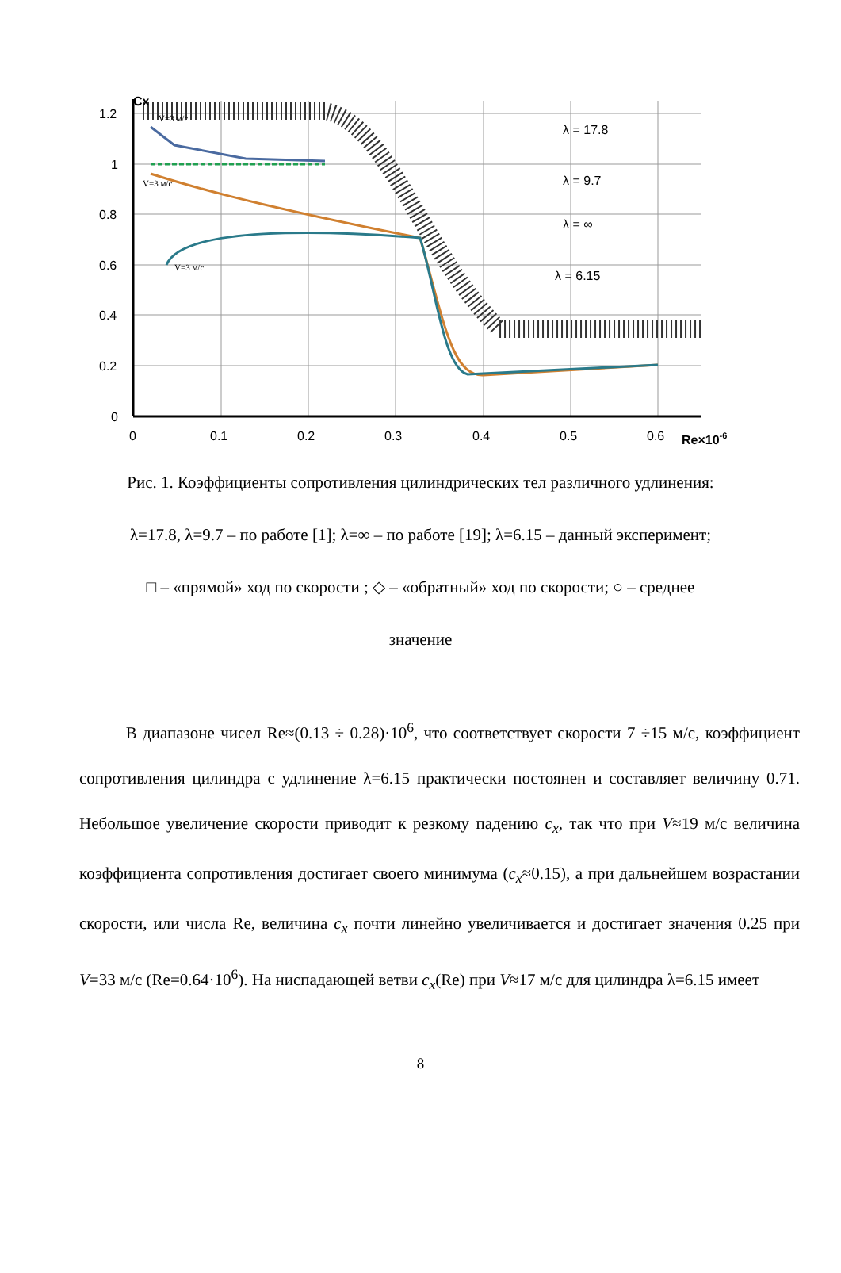Cx
1.2
1
0.8
0.6
0.4
0.2
0
0
0.1
0.2
0.3
0.4
0.5
0.6
Re×10-6
λ = 17.8
λ = 9.7
λ = ∞
λ = 6.15
V=3 м/с
V=3 м/с
V=3 м/с
Рис. 1. Коэффициенты сопротивления цилиндрических тел различного удлинения:
λ=17.8, λ=9.7 – по работе [1]; λ=∞ – по работе [19]; λ=6.15 – данный эксперимент;
□ – «прямой» ход по скорости ; ◇ – «обратный» ход по скорости; ○ – среднее
значение
В диапазоне чисел Re≈(0.13 ÷ 0.28)·10<sup>6</sup>, что соответствует скорости 7 ÷15 м/с, коэффициент сопротивления цилиндра с удлинение λ=6.15 практически постоянен и составляет величину 0.71. Небольшое увеличение скорости приводит к резкому падению c<sub>x</sub>, так что при V≈19 м/с величина коэффициента сопротивления достигает своего минимума (c<sub>x</sub>≈0.15), а при дальнейшем возрастании скорости, или числа Re, величина c<sub>x</sub> почти линейно увеличивается и достигает значения 0.25 при V=33 м/с (Re=0.64·10<sup>6</sup>). На ниспадающей ветви c<sub>x</sub>(Re) при V≈17 м/с для цилиндра λ=6.15 имеет
8